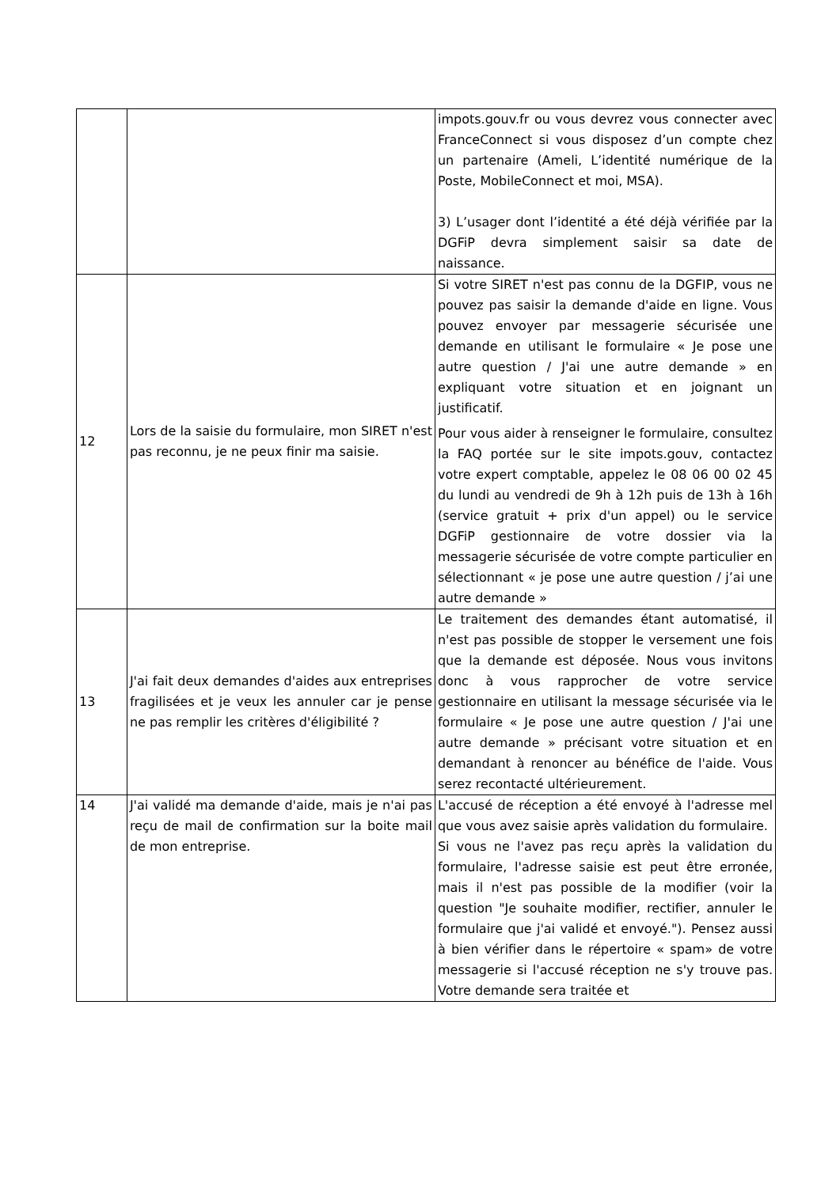| | | impots.gouv.fr ou vous devrez vous connecter avec FranceConnect si vous disposez d’un compte chez un partenaire (Ameli, L’identité numérique de la Poste, MobileConnect et moi, MSA). 3) L’usager dont l’identité a été déjà vérifiée par la DGFiP devra simplement saisir sa date de naissance. |
| 12 | Lors de la saisie du formulaire, mon SIRET n'est pas reconnu, je ne peux finir ma saisie. | Si votre SIRET n'est pas connu de la DGFIP, vous ne pouvez pas saisir la demande d'aide en ligne. Vous pouvez envoyer par messagerie sécurisée une demande en utilisant le formulaire « Je pose une autre question / J'ai une autre demande » en expliquant votre situation et en joignant un justificatif. Pour vous aider à renseigner le formulaire, consultez la FAQ portée sur le site impots.gouv, contactez votre expert comptable, appelez le 08 06 00 02 45 du lundi au vendredi de 9h à 12h puis de 13h à 16h (service gratuit + prix d'un appel) ou le service DGFiP gestionnaire de votre dossier via la messagerie sécurisée de votre compte particulier en sélectionnant « je pose une autre question / j’ai une autre demande » |
| 13 | J'ai fait deux demandes d'aides aux entreprises fragilisées et je veux les annuler car je pense ne pas remplir les critères d'éligibilité ? | Le traitement des demandes étant automatisé, il n'est pas possible de stopper le versement une fois que la demande est déposée. Nous vous invitons donc à vous rapprocher de votre service gestionnaire en utilisant la message sécurisée via le formulaire « Je pose une autre question / J'ai une autre demande » précisant votre situation et en demandant à renoncer au bénéfice de l'aide. Vous serez recontacté ultérieurement. |
| 14 | J'ai validé ma demande d'aide, mais je n'ai pas reçu de mail de confirmation sur la boite mail de mon entreprise. | L'accusé de réception a été envoyé à l'adresse mel que vous avez saisie après validation du formulaire. Si vous ne l'avez pas reçu après la validation du formulaire, l'adresse saisie est peut être erronée, mais il n'est pas possible de la modifier (voir la question "Je souhaite modifier, rectifier, annuler le formulaire que j'ai validé et envoyé."). Pensez aussi à bien vérifier dans le répertoire « spam» de votre messagerie si l'accusé réception ne s'y trouve pas. Votre demande sera traitée et |